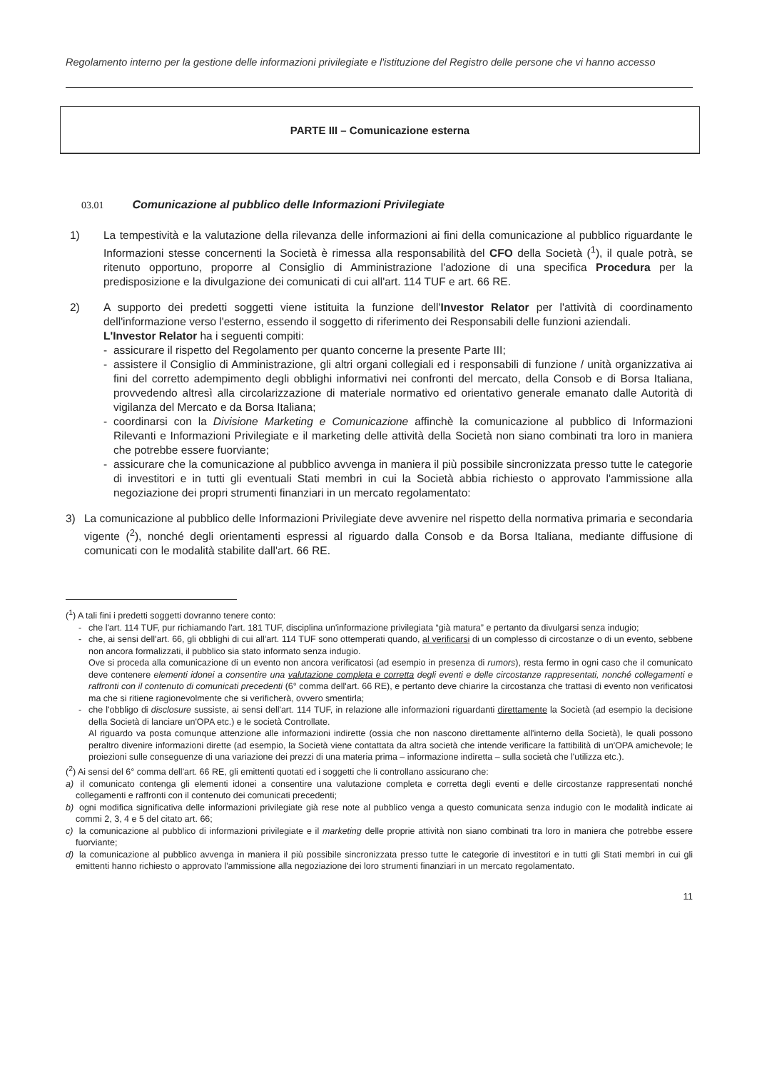Regolamento interno per la gestione delle informazioni privilegiate e l'istituzione del Registro delle persone che vi hanno accesso
PARTE III – Comunicazione esterna
03.01 Comunicazione al pubblico delle Informazioni Privilegiate
1) La tempestività e la valutazione della rilevanza delle informazioni ai fini della comunicazione al pubblico riguardante le Informazioni stesse concernenti la Società è rimessa alla responsabilità del CFO della Società (<sup>1</sup>), il quale potrà, se ritenuto opportuno, proporre al Consiglio di Amministrazione l'adozione di una specifica Procedura per la predisposizione e la divulgazione dei comunicati di cui all'art. 114 TUF e art. 66 RE.
2) A supporto dei predetti soggetti viene istituita la funzione dell'Investor Relator per l'attività di coordinamento dell'informazione verso l'esterno, essendo il soggetto di riferimento dei Responsabili delle funzioni aziendali.
L'Investor Relator ha i seguenti compiti:
- assicurare il rispetto del Regolamento per quanto concerne la presente Parte III;
- assistere il Consiglio di Amministrazione, gli altri organi collegiali ed i responsabili di funzione / unità organizzativa ai fini del corretto adempimento degli obblighi informativi nei confronti del mercato, della Consob e di Borsa Italiana, provvedendo altresì alla circolarizzazione di materiale normativo ed orientativo generale emanato dalle Autorità di vigilanza del Mercato e da Borsa Italiana;
- coordinarsi con la Divisione Marketing e Comunicazione affinchè la comunicazione al pubblico di Informazioni Rilevanti e Informazioni Privilegiate e il marketing delle attività della Società non siano combinati tra loro in maniera che potrebbe essere fuorviante;
- assicurare che la comunicazione al pubblico avvenga in maniera il più possibile sincronizzata presso tutte le categorie di investitori e in tutti gli eventuali Stati membri in cui la Società abbia richiesto o approvato l'ammissione alla negoziazione dei propri strumenti finanziari in un mercato regolamentato:
3) La comunicazione al pubblico delle Informazioni Privilegiate deve avvenire nel rispetto della normativa primaria e secondaria vigente (<sup>2</sup>), nonché degli orientamenti espressi al riguardo dalla Consob e da Borsa Italiana, mediante diffusione di comunicati con le modalità stabilite dall'art. 66 RE.
(<sup>1</sup>) A tali fini i predetti soggetti dovranno tenere conto:
- che l'art. 114 TUF, pur richiamando l'art. 181 TUF, disciplina un'informazione privilegiata “già matura” e pertanto da divulgarsi senza indugio;
- che, ai sensi dell'art. 66, gli obblighi di cui all'art. 114 TUF sono ottemperati quando, al verificarsi di un complesso di circostanze o di un evento, sebbene non ancora formalizzati, il pubblico sia stato informato senza indugio.
Ove si proceda alla comunicazione di un evento non ancora verificatosi (ad esempio in presenza di rumors), resta fermo in ogni caso che il comunicato deve contenere elementi idonei a consentire una valutazione completa e corretta degli eventi e delle circostanze rappresentati, nonché collegamenti e raffronti con il contenuto di comunicati precedenti (6° comma dell'art. 66 RE), e pertanto deve chiarire la circostanza che trattasi di evento non verificatosi ma che si ritiene ragionevolmente che si verificherà, ovvero smentirla;
- che l'obbligo di disclosure sussiste, ai sensi dell'art. 114 TUF, in relazione alle informazioni riguardanti direttamente la Società (ad esempio la decisione della Società di lanciare un'OPA etc.) e le società Controllate.
Al riguardo va posta comunque attenzione alle informazioni indirette (ossia che non nascono direttamente all'interno della Società), le quali possono peraltro divenire informazioni dirette (ad esempio, la Società viene contattata da altra società che intende verificare la fattibilità di un'OPA amichevole; le proiezioni sulle conseguenze di una variazione dei prezzi di una materia prima – informazione indiretta – sulla società che l'utilizza etc.).
(<sup>2</sup>) Ai sensi del 6° comma dell'art. 66 RE, gli emittenti quotati ed i soggetti che li controllano assicurano che:
a) il comunicato contenga gli elementi idonei a consentire una valutazione completa e corretta degli eventi e delle circostanze rappresentati nonché collegamenti e raffronti con il contenuto dei comunicati precedenti;
b) ogni modifica significativa delle informazioni privilegiate già rese note al pubblico venga a questo comunicata senza indugio con le modalità indicate ai commi 2, 3, 4 e 5 del citato art. 66;
c) la comunicazione al pubblico di informazioni privilegiate e il marketing delle proprie attività non siano combinati tra loro in maniera che potrebbe essere fuorviante;
d) la comunicazione al pubblico avvenga in maniera il più possibile sincronizzata presso tutte le categorie di investitori e in tutti gli Stati membri in cui gli emittenti hanno richiesto o approvato l'ammissione alla negoziazione dei loro strumenti finanziari in un mercato regolamentato.
11